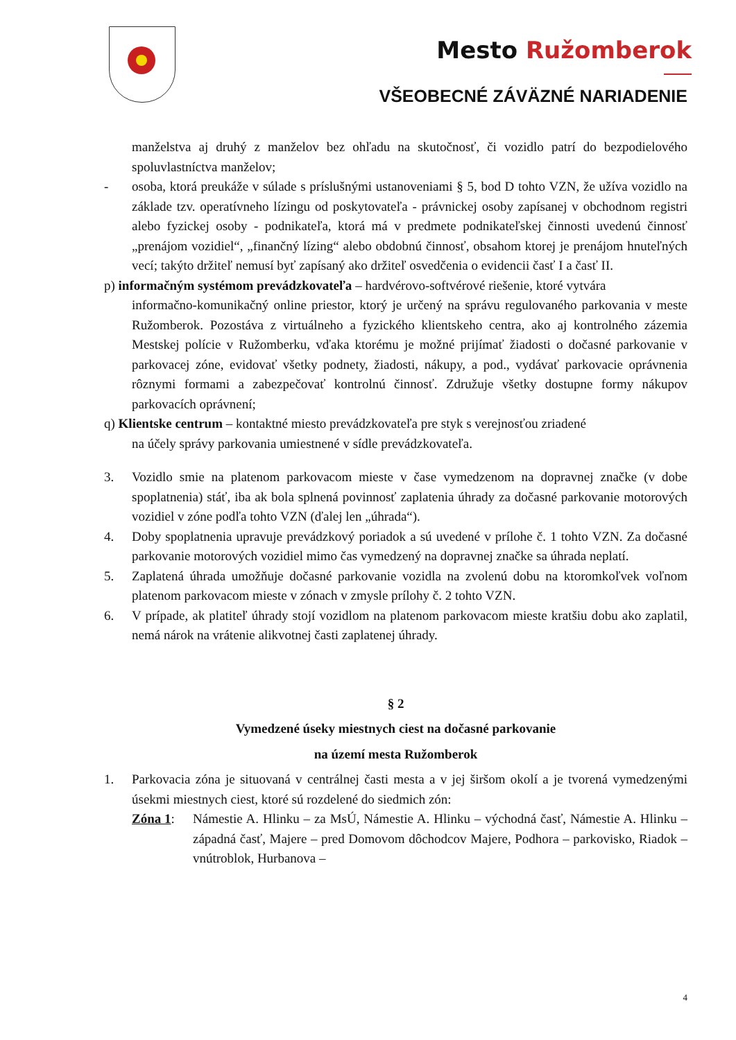Mesto Ružomberok
VŠEOBECNÉ ZÁVÄZNÉ NARIADENIE
manželstva aj druhý z manželov bez ohľadu na skutočnosť, či vozidlo patrí do bezpodielového spoluvlastníctva manželov;
- osoba, ktorá preukáže v súlade s príslušnými ustanoveniami § 5, bod D tohto VZN, že užíva vozidlo na základe tzv. operatívneho lízingu od poskytovateľa - právnickej osoby zapísanej v obchodnom registri alebo fyzickej osoby - podnikateľa, ktorá má v predmete podnikateľskej činnosti uvedenú činnosť „prenájom vozidiel“, „finančný lízing“ alebo obdobnú činnosť, obsahom ktorej je prenájom hnuteľných vecí; takýto držiteľ nemusí byť zapísaný ako držiteľ osvedčenia o evidencii časť I a časť II.
p) informačným systémom prevádzkovateľa – hardvérovo-softvérové riešenie, ktoré vytvára
informačno-komunikačný online priestor, ktorý je určený na správu regulovaného parkovania v meste Ružomberok. Pozostáva z virtuálneho a fyzického klientskeho centra, ako aj kontrolného zázemia Mestskej polície v Ružomberku, vďaka ktorému je možné prijímať žiadosti o dočasné parkovanie v parkovacej zóne, evidovať všetky podnety, žiadosti, nákupy, a pod., vydávať parkovacie oprávnenia rôznymi formami a zabezpečovať kontrolnú činnosť. Združuje všetky dostupne formy nákupov parkovacích oprávnení;
q) Klientske centrum – kontaktné miesto prevádzkovateľa pre styk s verejnosťou zriadené
na účely správy parkovania umiestnené v sídle prevádzkovateľa.
3. Vozidlo smie na platenom parkovacom mieste v čase vymedzenom na dopravnej značke (v dobe spoplatnenia) stáť, iba ak bola splnená povinnosť zaplatenia úhrady za dočasné parkovanie motorových vozidiel v zóne podľa tohto VZN (ďalej len „úhrada“).
4. Doby spoplatnenia upravuje prevádzkový poriadok a sú uvedené v prílohe č. 1 tohto VZN. Za dočasné parkovanie motorových vozidiel mimo čas vymedzený na dopravnej značke sa úhrada neplatí.
5. Zaplatená úhrada umožňuje dočasné parkovanie vozidla na zvolenú dobu na ktoromkoľvek voľnom platenom parkovacom mieste v zónach v zmysle prílohy č. 2 tohto VZN.
6. V prípade, ak platiteľ úhrady stojí vozidlom na platenom parkovacom mieste kratšiu dobu ako zaplatil, nemá nárok na vrátenie alikvotnej časti zaplatenej úhrady.
§ 2
Vymedzené úseky miestnych ciest na dočasné parkovanie
na území mesta Ružomberok
1. Parkovacia zóna je situovaná v centrálnej časti mesta a v jej širšom okolí a je tvorená vymedzenými úsekmi miestnych ciest, ktoré sú rozdelené do siedmich zón:
Zóna 1: Námestie A. Hlinku – za MsÚ, Námestie A. Hlinku – východná časť, Námestie A. Hlinku – západná časť, Majere – pred Domovom dôchodcov Majere, Podhora – parkovisko, Riadok – vnútroblok, Hurbanova –
4